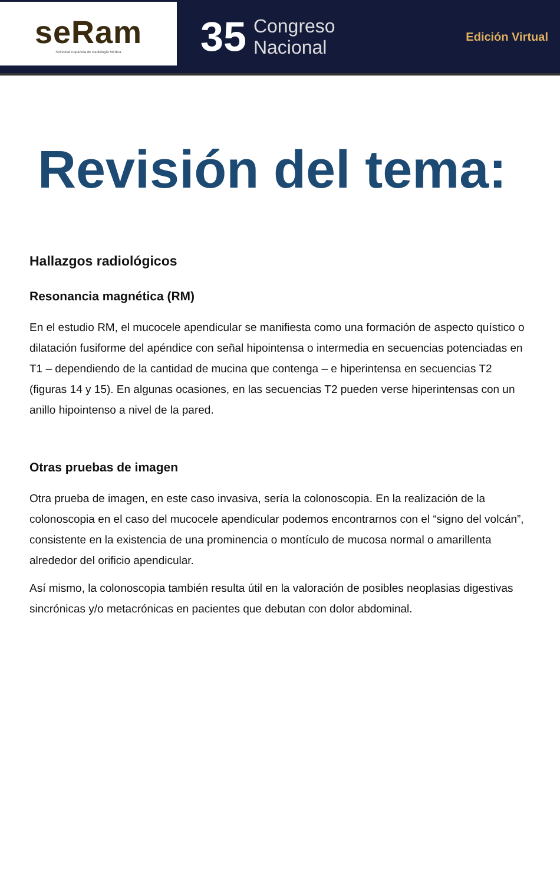seRam
Sociedad Española de Radiología Médica
35
Congreso
Nacional
Edición Virtual
Revisión del tema:
Hallazgos radiológicos
Resonancia magnética (RM)
En el estudio RM, el mucocele apendicular se manifiesta como una formación de aspecto quístico o dilatación fusiforme del apéndice con señal hipointensa o intermedia en secuencias potenciadas en T1 – dependiendo de la cantidad de mucina que contenga – e hiperintensa en secuencias T2 (figuras 14 y 15). En algunas ocasiones, en las secuencias T2 pueden verse hiperintensas con un anillo hipointenso a nivel de la pared.
Otras pruebas de imagen
Otra prueba de imagen, en este caso invasiva, sería la colonoscopia. En la realización de la colonoscopia en el caso del mucocele apendicular podemos encontrarnos con el “signo del volcán”, consistente en la existencia de una prominencia o montículo de mucosa normal o amarillenta alrededor del orificio apendicular.
Así mismo, la colonoscopia también resulta útil en la valoración de posibles neoplasias digestivas sincrónicas y/o metacrónicas en pacientes que debutan con dolor abdominal.